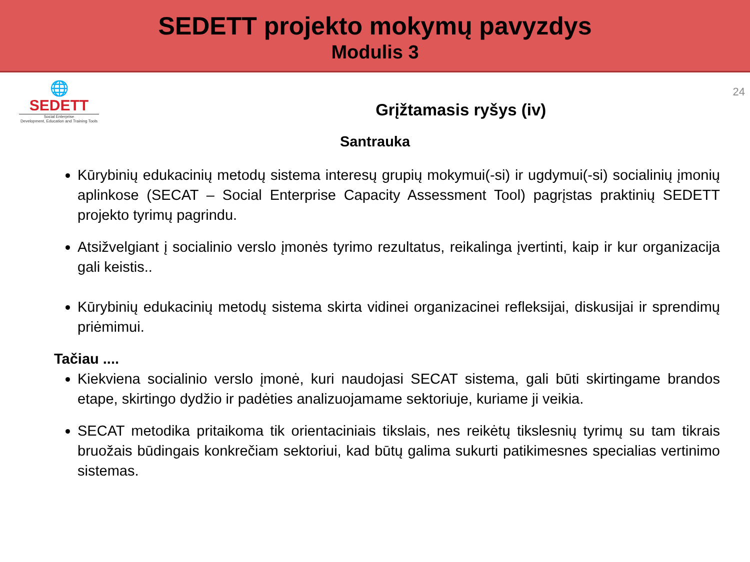SEDETT projekto mokymų pavyzdys
Modulis 3
🌐
SEDETT
Social Enterprise
Development, Education and Training Tools
Grįžtamasis ryšys (iv)
24
Santrauka
Kūrybinių edukacinių metodų sistema interesų grupių mokymui(-si) ir ugdymui(-si) socialinių įmonių aplinkose (SECAT – Social Enterprise Capacity Assessment Tool) pagrįstas praktinių SEDETT projekto tyrimų pagrindu.
Atsižvelgiant į socialinio verslo įmonės tyrimo rezultatus, reikalinga įvertinti, kaip ir kur organizacija gali keistis..
Kūrybinių edukacinių metodų sistema skirta vidinei organizacinei refleksijai, diskusijai ir sprendimų priėmimui.
Tačiau ....
Kiekviena socialinio verslo įmonė, kuri naudojasi SECAT sistema, gali būti skirtingame brandos etape, skirtingo dydžio ir padėties analizuojamame sektoriuje, kuriame ji veikia.
SECAT metodika pritaikoma tik orientaciniais tikslais, nes reikėtų tikslesnių tyrimų su tam tikrais bruožais būdingais konkrečiam sektoriui, kad būtų galima sukurti patikimesnes specialias vertinimo sistemas.